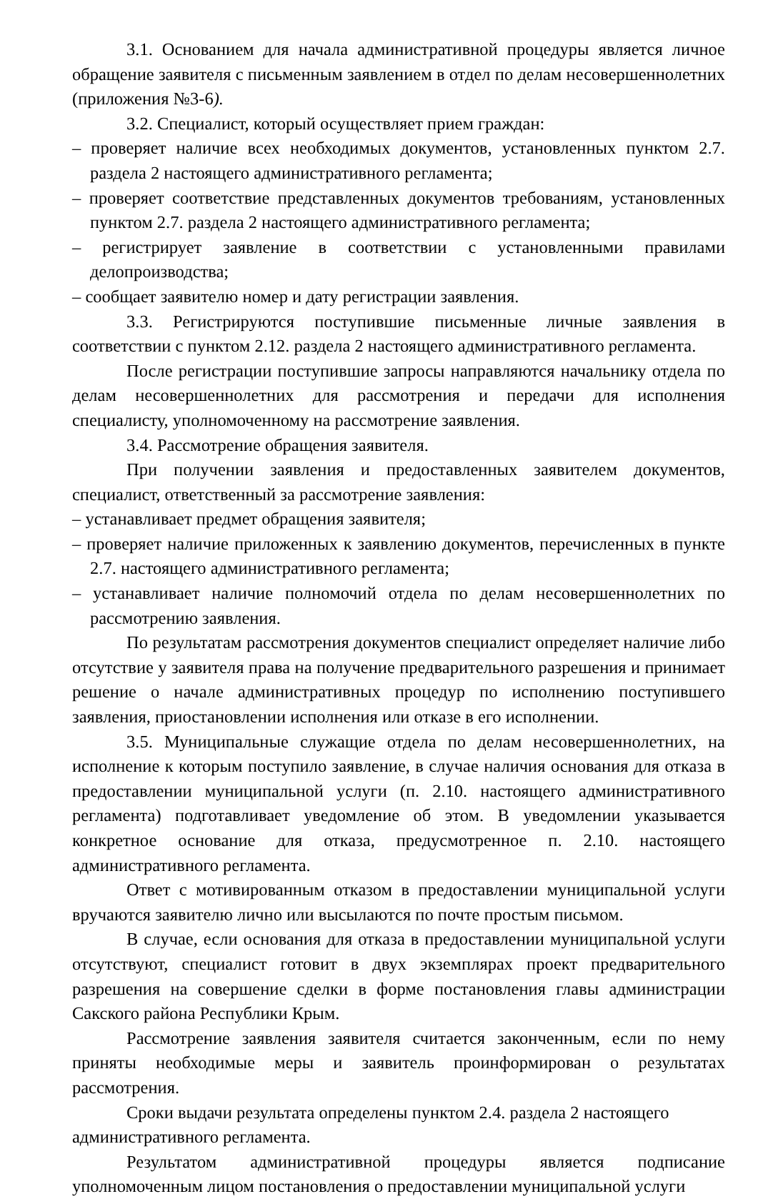3.1. Основанием для начала административной процедуры является личное обращение заявителя с письменным заявлением в отдел по делам несовершеннолетних (приложения №3-6).
3.2. Специалист, который осуществляет прием граждан:
– проверяет наличие всех необходимых документов, установленных пунктом 2.7. раздела 2 настоящего административного регламента;
– проверяет соответствие представленных документов требованиям, установленных пунктом 2.7. раздела 2 настоящего административного регламента;
– регистрирует заявление в соответствии с установленными правилами делопроизводства;
– сообщает заявителю номер и дату регистрации заявления.
3.3. Регистрируются поступившие письменные личные заявления в соответствии с пунктом 2.12. раздела 2 настоящего административного регламента.
После регистрации поступившие запросы направляются начальнику отдела по делам несовершеннолетних для рассмотрения и передачи для исполнения специалисту, уполномоченному на рассмотрение заявления.
3.4. Рассмотрение обращения заявителя.
При получении заявления и предоставленных заявителем документов, специалист, ответственный за рассмотрение заявления:
– устанавливает предмет обращения заявителя;
– проверяет наличие приложенных к заявлению документов, перечисленных в пункте 2.7. настоящего административного регламента;
– устанавливает наличие полномочий отдела по делам несовершеннолетних по рассмотрению заявления.
По результатам рассмотрения документов специалист определяет наличие либо отсутствие у заявителя права на получение предварительного разрешения и принимает решение о начале административных процедур по исполнению поступившего заявления, приостановлении исполнения или отказе в его исполнении.
3.5. Муниципальные служащие отдела по делам несовершеннолетних, на исполнение к которым поступило заявление, в случае наличия основания для отказа в предоставлении муниципальной услуги (п. 2.10. настоящего административного регламента) подготавливает уведомление об этом. В уведомлении указывается конкретное основание для отказа, предусмотренное п. 2.10. настоящего административного регламента.
Ответ с мотивированным отказом в предоставлении муниципальной услуги вручаются заявителю лично или высылаются по почте простым письмом.
В случае, если основания для отказа в предоставлении муниципальной услуги отсутствуют, специалист готовит в двух экземплярах проект предварительного разрешения на совершение сделки в форме постановления главы администрации Сакского района Республики Крым.
Рассмотрение заявления заявителя считается законченным, если по нему приняты необходимые меры и заявитель проинформирован о результатах рассмотрения.
Сроки выдачи результата определены пунктом 2.4. раздела 2 настоящего административного регламента.
Результатом административной процедуры является подписание уполномоченным лицом постановления о предоставлении муниципальной услуги